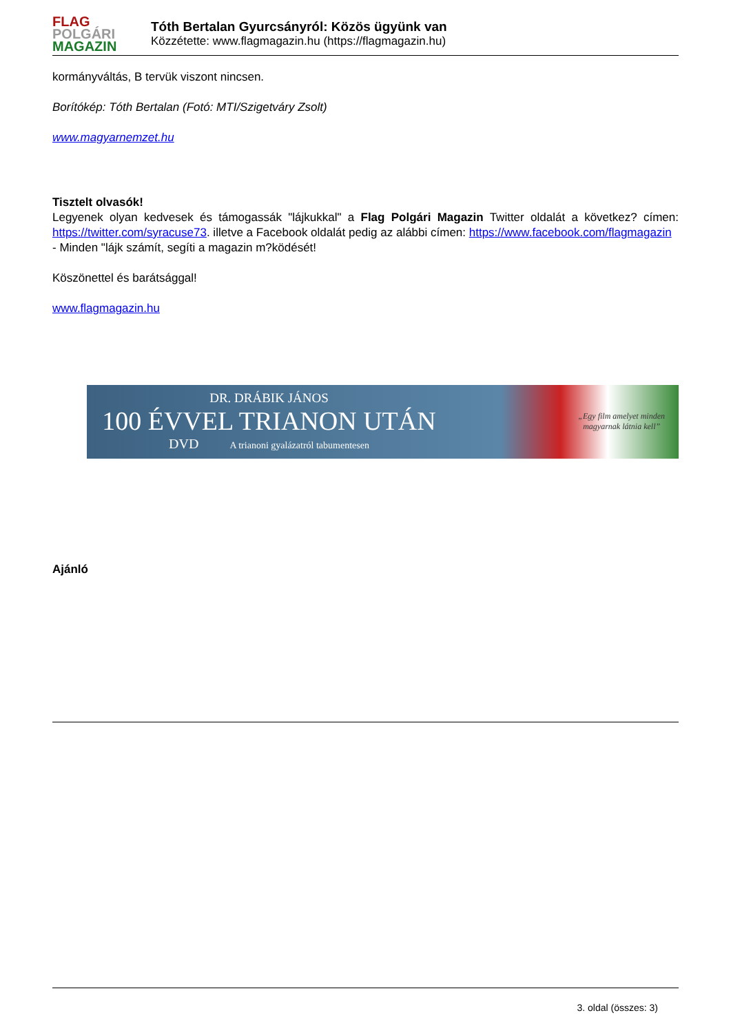FLAG
POLGÁRI
MAGAZIN
Tóth Bertalan Gyurcsányról: Közös ügyünk van
Közzétette: www.flagmagazin.hu (https://flagmagazin.hu)
kormányváltás, B tervük viszont nincsen.
Borítókép: Tóth Bertalan (Fotó: MTI/Szigetváry Zsolt)
www.magyarnemzet.hu
Tisztelt olvasók!
Legyenek olyan kedvesek és támogassák "lájkukkal" a Flag Polgári Magazin Twitter oldalát a következ? címen: https://twitter.com/syracuse73. illetve a Facebook oldalát pedig az alábbi címen: https://www.facebook.com/flagmagazin
- Minden "lájk számít, segíti a magazin m?ködését!
Köszönettel és barátsággal!
www.flagmagazin.hu
DR. DRÁBIK JÁNOS
100 ÉVVEL TRIANON UTÁN
DVD A trianoni gyalázatról tabumentesen
„Egy film amelyet minden
magyarnak látnia kell”
Ajánló
3. oldal (összes: 3)